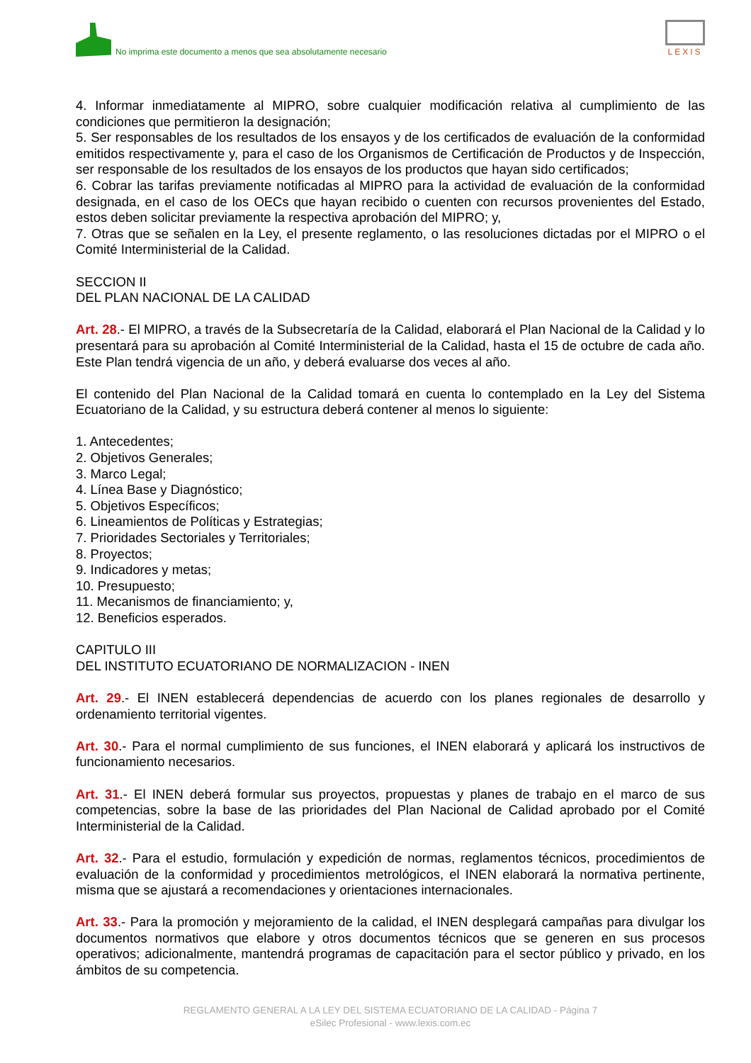No imprima este documento a menos que sea absolutamente necesario
LEXIS
4. Informar inmediatamente al MIPRO, sobre cualquier modificación relativa al cumplimiento de las condiciones que permitieron la designación;
5. Ser responsables de los resultados de los ensayos y de los certificados de evaluación de la conformidad emitidos respectivamente y, para el caso de los Organismos de Certificación de Productos y de Inspección, ser responsable de los resultados de los ensayos de los productos que hayan sido certificados;
6. Cobrar las tarifas previamente notificadas al MIPRO para la actividad de evaluación de la conformidad designada, en el caso de los OECs que hayan recibido o cuenten con recursos provenientes del Estado, estos deben solicitar previamente la respectiva aprobación del MIPRO; y,
7. Otras que se señalen en la Ley, el presente reglamento, o las resoluciones dictadas por el MIPRO o el Comité Interministerial de la Calidad.
SECCION II
DEL PLAN NACIONAL DE LA CALIDAD
Art. 28.- El MIPRO, a través de la Subsecretaría de la Calidad, elaborará el Plan Nacional de la Calidad y lo presentará para su aprobación al Comité Interministerial de la Calidad, hasta el 15 de octubre de cada año. Este Plan tendrá vigencia de un año, y deberá evaluarse dos veces al año.
El contenido del Plan Nacional de la Calidad tomará en cuenta lo contemplado en la Ley del Sistema Ecuatoriano de la Calidad, y su estructura deberá contener al menos lo siguiente:
1. Antecedentes;
2. Objetivos Generales;
3. Marco Legal;
4. Línea Base y Diagnóstico;
5. Objetivos Específicos;
6. Lineamientos de Políticas y Estrategias;
7. Prioridades Sectoriales y Territoriales;
8. Proyectos;
9. Indicadores y metas;
10. Presupuesto;
11. Mecanismos de financiamiento; y,
12. Beneficios esperados.
CAPITULO III
DEL INSTITUTO ECUATORIANO DE NORMALIZACION - INEN
Art. 29.- El INEN establecerá dependencias de acuerdo con los planes regionales de desarrollo y ordenamiento territorial vigentes.
Art. 30.- Para el normal cumplimiento de sus funciones, el INEN elaborará y aplicará los instructivos de funcionamiento necesarios.
Art. 31.- El INEN deberá formular sus proyectos, propuestas y planes de trabajo en el marco de sus competencias, sobre la base de las prioridades del Plan Nacional de Calidad aprobado por el Comité Interministerial de la Calidad.
Art. 32.- Para el estudio, formulación y expedición de normas, reglamentos técnicos, procedimientos de evaluación de la conformidad y procedimientos metrológicos, el INEN elaborará la normativa pertinente, misma que se ajustará a recomendaciones y orientaciones internacionales.
Art. 33.- Para la promoción y mejoramiento de la calidad, el INEN desplegará campañas para divulgar los documentos normativos que elabore y otros documentos técnicos que se generen en sus procesos operativos; adicionalmente, mantendrá programas de capacitación para el sector público y privado, en los ámbitos de su competencia.
REGLAMENTO GENERAL A LA LEY DEL SISTEMA ECUATORIANO DE LA CALIDAD - Página 7
eSilec Profesional - www.lexis.com.ec